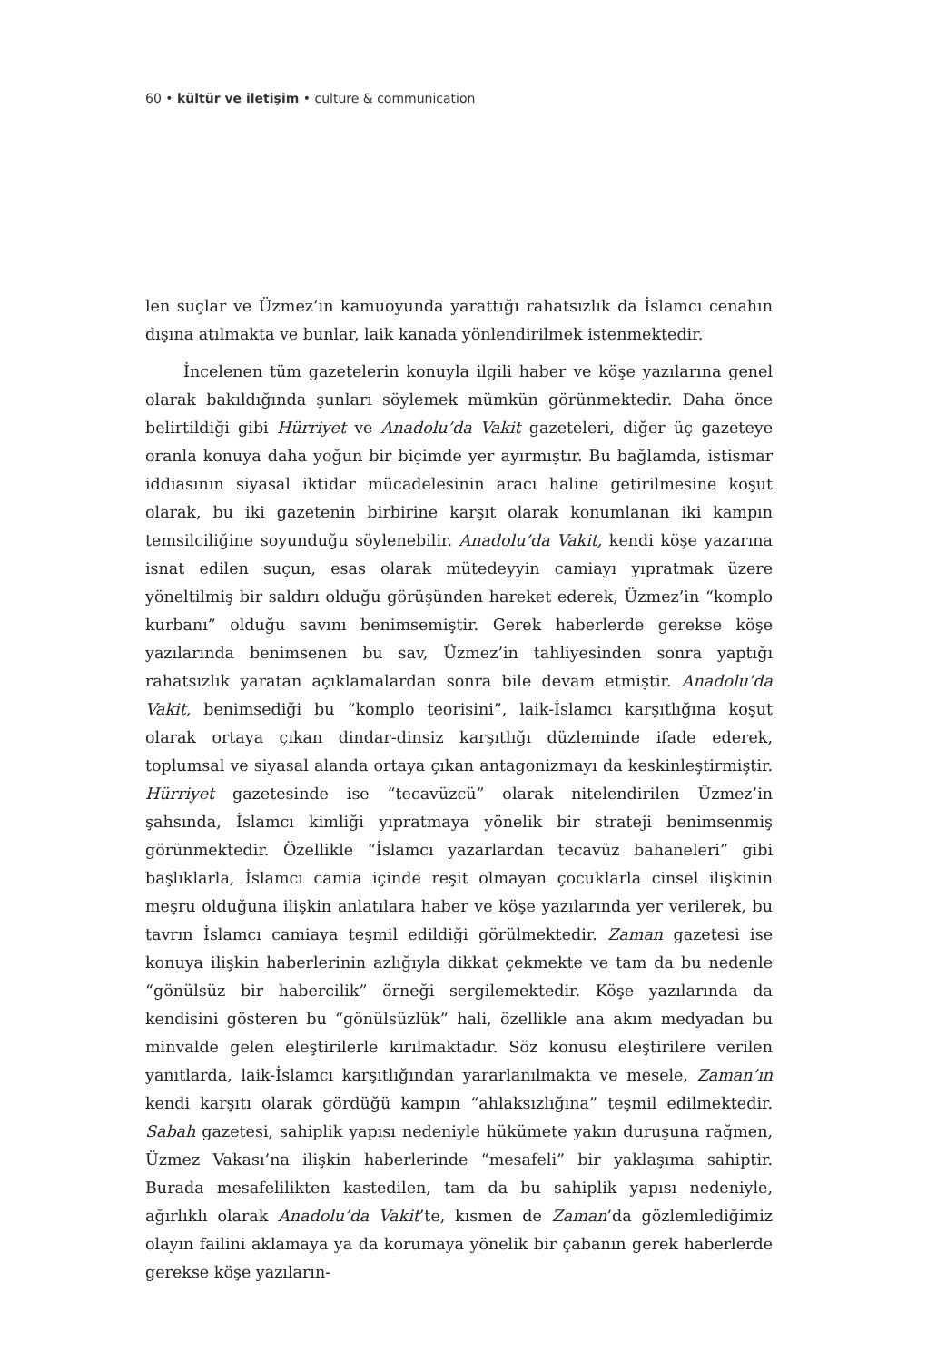60 • kültür ve iletişim • culture & communication
len suçlar ve Üzmez’in kamuoyunda yarattığı rahatsızlık da İslamcı cenahın dışına atılmakta ve bunlar, laik kanada yönlendirilmek istenmektedir.
İncelenen tüm gazetelerin konuyla ilgili haber ve köşe yazılarına genel olarak bakıldığında şunları söylemek mümkün görünmektedir. Daha önce belirtildiği gibi Hürriyet ve Anadolu’da Vakit gazeteleri, diğer üç gazeteye oranla konuya daha yoğun bir biçimde yer ayırmıştır. Bu bağlamda, istismar iddiasının siyasal iktidar mücadelesinin aracı haline getirilmesine koşut olarak, bu iki gazetenin birbirine karşıt olarak konumlanan iki kampın temsilciliğine soyunduğu söylenebilir. Anadolu’da Vakit, kendi köşe yazarına isnat edilen suçun, esas olarak mütedeyyin camiayı yıpratmak üzere yöneltilmiş bir saldırı olduğu görüşünden hareket ederek, Üzmez’in “komplo kurbanı” olduğu savını benimsemiştir. Gerek haberlerde gerekse köşe yazılarında benimsenen bu sav, Üzmez’in tahliyesinden sonra yaptığı rahatsızlık yaratan açıklamalardan sonra bile devam etmiştir. Anadolu’da Vakit, benimsediği bu “komplo teorisini”, laik-İslamcı karşıtlığına koşut olarak ortaya çıkan dindar-dinsiz karşıtlığı düzleminde ifade ederek, toplumsal ve siyasal alanda ortaya çıkan antagonizmayı da keskinleştirmiştir. Hürriyet gazetesinde ise “tecavüzcü” olarak nitelendirilen Üzmez’in şahsında, İslamcı kimliği yıpratmaya yönelik bir strateji benimsenmiş görünmektedir. Özellikle “İslamcı yazarlardan tecavüz bahaneleri” gibi başlıklarla, İslamcı camia içinde reşit olmayan çocuklarla cinsel ilişkinin meşru olduğuna ilişkin anlatılara haber ve köşe yazılarında yer verilerek, bu tavrın İslamcı camiaya teşmil edildiği görülmektedir. Zaman gazetesi ise konuya ilişkin haberlerinin azlığıyla dikkat çekmekte ve tam da bu nedenle “gönülsüz bir habercilik” örneği sergilemektedir. Köşe yazılarında da kendisini gösteren bu “gönülsüzlük” hali, özellikle ana akım medyadan bu minvalde gelen eleştirilerle kırılmaktadır. Söz konusu eleştirilere verilen yanıtlarda, laik-İslamcı karşıtlığından yararlanılmakta ve mesele, Zaman’ın kendi karşıtı olarak gördüğü kampın “ahlaksızlığına” teşmil edilmektedir. Sabah gazetesi, sahiplik yapısı nedeniyle hükümete yakın duruşuna rağmen, Üzmez Vakası’na ilişkin haberlerinde “mesafeli” bir yaklaşıma sahiptir. Burada mesafelilikten kastedilen, tam da bu sahiplik yapısı nedeniyle, ağırlıklı olarak Anadolu’da Vakit’te, kısmen de Zaman’da gözlemlediğimiz olayın failini aklamaya ya da korumaya yönelik bir çabanın gerek haberlerde gerekse köşe yazıların-